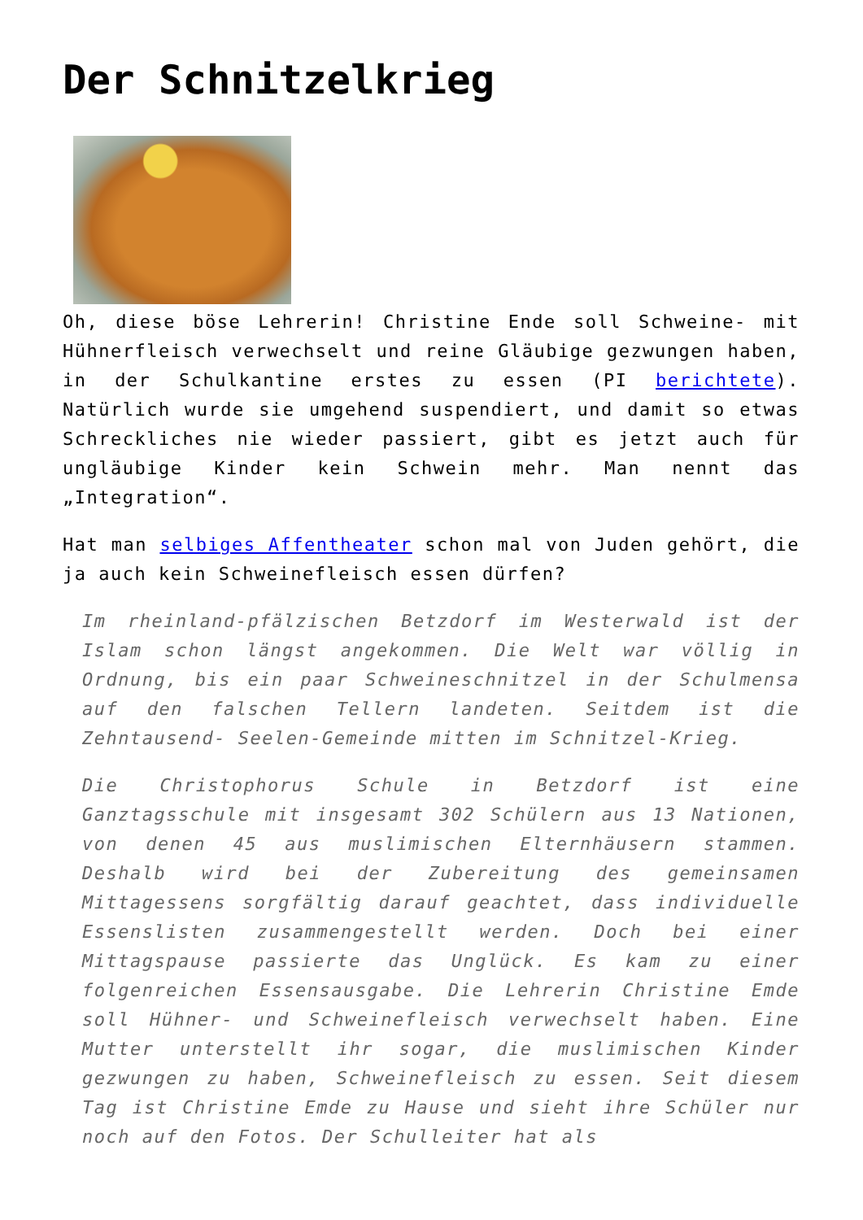Der Schnitzelkrieg
Oh, diese böse Lehrerin! Christine Ende soll Schweine- mit Hühnerfleisch verwechselt und reine Gläubige gezwungen haben, in der Schulkantine erstes zu essen (PI berichtete). Natürlich wurde sie umgehend suspendiert, und damit so etwas Schreckliches nie wieder passiert, gibt es jetzt auch für ungläubige Kinder kein Schwein mehr. Man nennt das „Integration“.
Hat man selbiges Affentheater schon mal von Juden gehört, die ja auch kein Schweinefleisch essen dürfen?
Im rheinland-pfälzischen Betzdorf im Westerwald ist der Islam schon längst angekommen. Die Welt war völlig in Ordnung, bis ein paar Schweineschnitzel in der Schulmensa auf den falschen Tellern landeten. Seitdem ist die Zehntausend- Seelen-Gemeinde mitten im Schnitzel-Krieg.
Die Christophorus Schule in Betzdorf ist eine Ganztagsschule mit insgesamt 302 Schülern aus 13 Nationen, von denen 45 aus muslimischen Elternhäusern stammen. Deshalb wird bei der Zubereitung des gemeinsamen Mittagessens sorgfältig darauf geachtet, dass individuelle Essenslisten zusammengestellt werden. Doch bei einer Mittagspause passierte das Unglück. Es kam zu einer folgenreichen Essensausgabe. Die Lehrerin Christine Emde soll Hühner- und Schweinefleisch verwechselt haben. Eine Mutter unterstellt ihr sogar, die muslimischen Kinder gezwungen zu haben, Schweinefleisch zu essen. Seit diesem Tag ist Christine Emde zu Hause und sieht ihre Schüler nur noch auf den Fotos. Der Schulleiter hat als